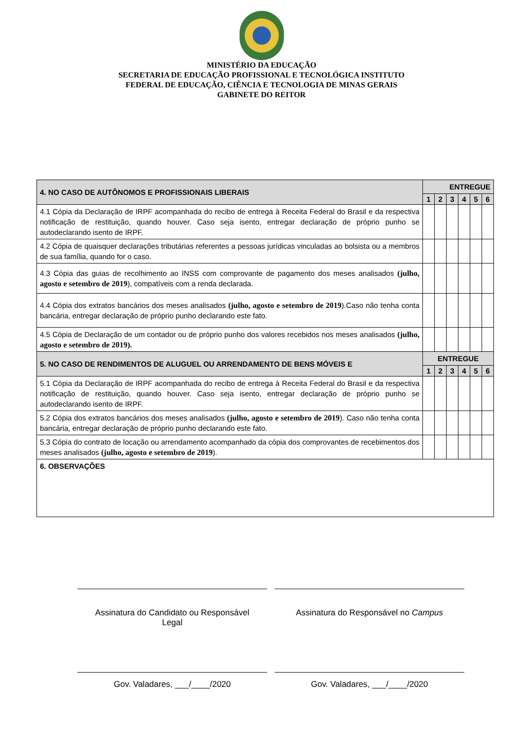MINISTÉRIO DA EDUCAÇÃO
SECRETARIA DE EDUCAÇÃO PROFISSIONAL E TECNOLÓGICA INSTITUTO
FEDERAL DE EDUCAÇÃO, CIÊNCIA E TECNOLOGIA DE MINAS GERAIS
GABINETE DO REITOR
| 4. NO CASO DE AUTÔNOMOS E PROFISSIONAIS LIBERAIS | ENTREGUE | | | | | |
| --- | --- | --- | --- | --- | --- | --- |
| | 1 | 2 | 3 | 4 | 5 | 6 |
| 4.1 Cópia da Declaração de IRPF acompanhada do recibo de entrega à Receita Federal do Brasil e da respectiva notificação de restituição, quando houver. Caso seja isento, entregar declaração de próprio punho se autodeclarando isento de IRPF. | | | | | | |
| 4.2 Cópia de quaisquer declarações tributárias referentes a pessoas jurídicas vinculadas ao bolsista ou a membros de sua família, quando for o caso. | | | | | | |
| 4.3 Cópia das guias de recolhimento ao INSS com comprovante de pagamento dos meses analisados (julho, agosto e setembro de 2019 ), compatíveis com a renda declarada. | | | | | | |
| 4.4 Cópia dos extratos bancários dos meses analisados (julho, agosto e setembro de 2019 ).Caso não tenha conta bancária, entregar declaração de próprio punho declarando este fato. | | | | | | |
| 4.5 Cópia de Declaração de um contador ou de próprio punho dos valores recebidos nos meses analisados (julho, agosto e setembro de 2019). | | | | | | |
| 5. NO CASO DE RENDIMENTOS DE ALUGUEL OU ARRENDAMENTO DE BENS MÓVEIS E | ENTREGUE | | | | | |
| | 1 | 2 | 3 | 4 | 5 | 6 |
| 5.1 Cópia da Declaração de IRPF acompanhada do recibo de entrega à Receita Federal do Brasil e da respectiva notificação de restituição, quando houver. Caso seja isento, entregar declaração de próprio punho se autodeclarando isento de IRPF. | | | | | | |
| 5.2 Cópia dos extratos bancários dos meses analisados (julho, agosto e setembro de 2019 ). Caso não tenha conta bancária, entregar declaração de próprio punho declarando este fato. | | | | | | |
| 5.3 Cópia do contrato de locação ou arrendamento acompanhado da cópia dos comprovantes de recebimentos dos meses analisados (julho, agosto e setembro de 2019 ). | | | | | | |
| 6. OBSERVAÇÕES | | | | | | |
Assinatura do Candidato ou Responsável
Legal
Assinatura do Responsável no Campus
Gov. Valadares, ___/____/2020 Gov. Valadares, ___/____/2020